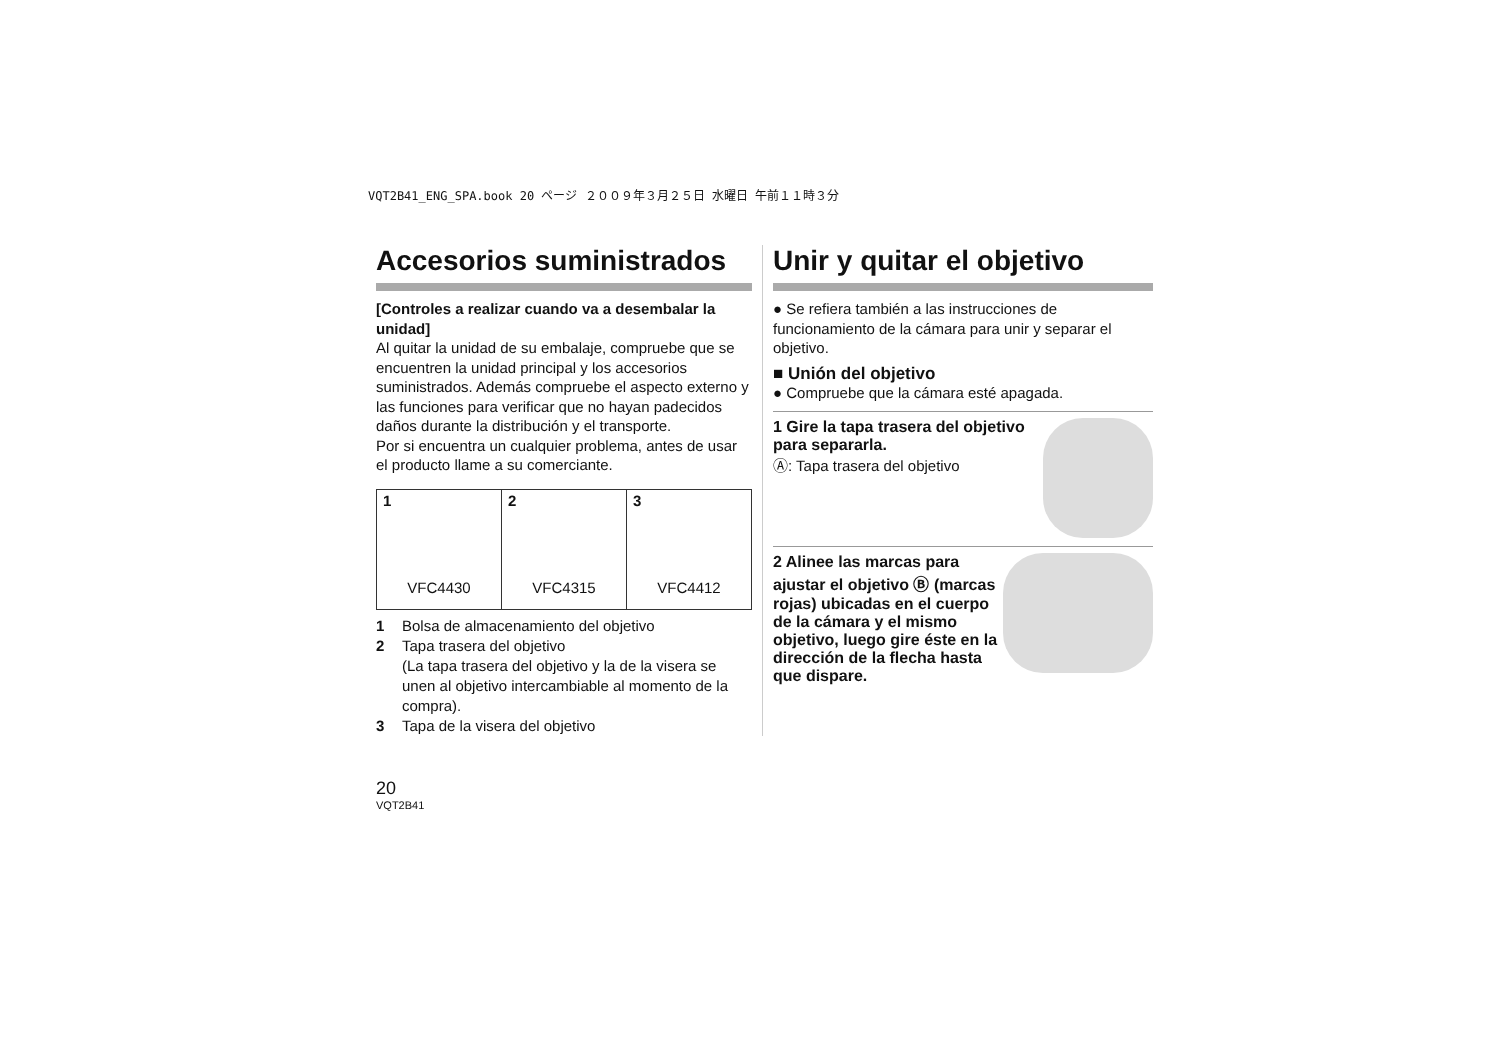VQT2B41_ENG_SPA.book 20 ページ ２００９年３月２５日 水曜日 午前１１時３分
Accesorios suministrados
[Controles a realizar cuando va a desembalar la unidad]
Al quitar la unidad de su embalaje, compruebe que se encuentren la unidad principal y los accesorios suministrados. Además compruebe el aspecto externo y las funciones para verificar que no hayan padecidos daños durante la distribución y el transporte.
Por si encuentra un cualquier problema, antes de usar el producto llame a su comerciante.
| 1 VFC4430 | 2 VFC4315 | 3 VFC4412 |
1 Bolsa de almacenamiento del objetivo
2 Tapa trasera del objetivo
(La tapa trasera del objetivo y la de la visera se unen al objetivo intercambiable al momento de la compra).
3 Tapa de la visera del objetivo
Unir y quitar el objetivo
● Se refiera también a las instrucciones de funcionamiento de la cámara para unir y separar el objetivo.
■ Unión del objetivo
● Compruebe que la cámara esté apagada.
1 Gire la tapa trasera del objetivo para separarla.
Ⓐ: Tapa trasera del objetivo
2 Alinee las marcas para ajustar el objetivo Ⓑ (marcas rojas) ubicadas en el cuerpo de la cámara y el mismo objetivo, luego gire éste en la dirección de la flecha hasta que dispare.
20
VQT2B41